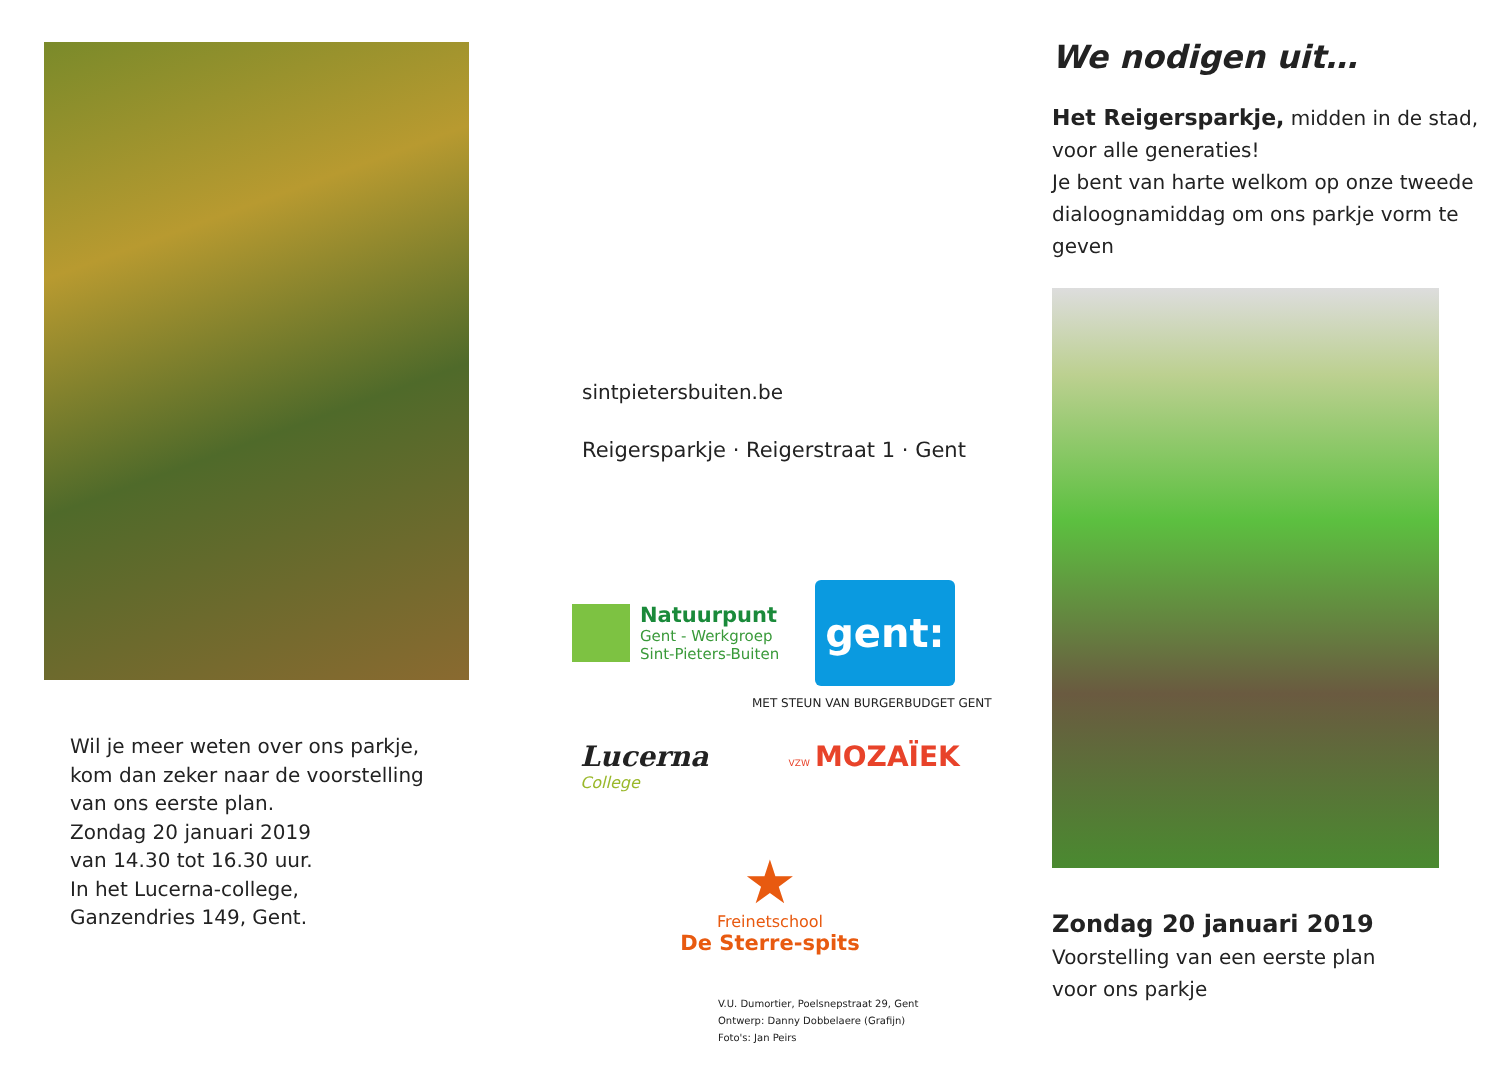Wil je meer weten over ons parkje,
kom dan zeker naar de voorstelling
van ons eerste plan.
Zondag 20 januari 2019
van 14.30 tot 16.30 uur.
In het Lucerna-college,
Ganzendries 149, Gent.
sintpietersbuiten.be
Reigersparkje · Reigerstraat 1 · Gent
Natuurpunt
Gent - Werkgroep
Sint-Pieters-Buiten
gent:
MET STEUN VAN BURGERBUDGET GENT
Lucerna
College
VZW MOZAÏEK
★
Freinetschool
De Sterre-spits
V.U. Dumortier, Poelsnepstraat 29, Gent
Ontwerp: Danny Dobbelaere (Grafijn)
Foto's: Jan Peirs
We nodigen uit…
Het Reigersparkje, midden in de stad, voor alle generaties!
Je bent van harte welkom op onze tweede dialoognamiddag om ons parkje vorm te geven
Zondag 20 januari 2019
Voorstelling van een eerste plan
voor ons parkje